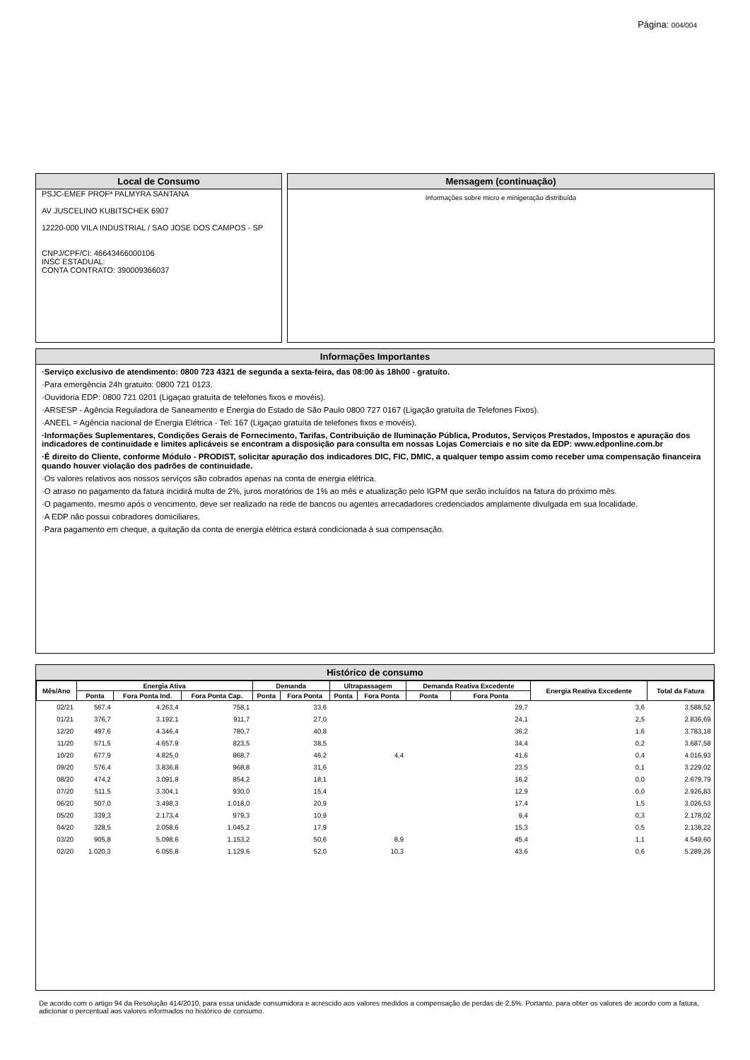Página: 004/004
Local de Consumo
PSJC-EMEF PROFª PALMYRA SANTANA
AV JUSCELINO KUBITSCHEK 6907
12220-000 VILA INDUSTRIAL / SAO JOSE DOS CAMPOS - SP
CNPJ/CPF/CI: 46643466000106
INSC ESTADUAL:
CONTA CONTRATO: 390009366037
Mensagem (continuação)
Informações sobre micro e minigeração distribuída
Informações Importantes
·Serviço exclusivo de atendimento: 0800 723 4321 de segunda a sexta-feira, das 08:00 às 18h00 - gratuíto.
·Para emergência 24h gratuito: 0800 721 0123.
·Ouvidoria EDP: 0800 721 0201 (Ligaçao gratuíta de telefones fixos e movéis).
·ARSESP - Agência Reguladora de Saneamento e Energia do Estado de São Paulo 0800 727 0167 (Ligação gratuíta de Telefones Fixos).
·ANEEL = Agência nacional de Energia Elétrica - Tel: 167 (Ligaçao gratuíta de telefones fixos e movéis).
·Informações Suplementares, Condições Gerais de Fornecimento, Tarifas, Contribuição de Iluminação Pública, Produtos, Serviços Prestados, Impostos e apuração dos indicadores de continuidade e limites aplicáveis se encontram a disposição para consulta em nossas Lojas Comerciais e no site da EDP: www.edponline.com.br
·É direito do Cliente, conforme Módulo - PRODIST, solicitar apuração dos indicadores DIC, FIC, DMIC, a qualquer tempo assim como receber uma compensação financeira quando houver violação dos padrões de continuidade.
·Os valores relativos aos nossos serviços são cobrados apenas na conta de energia elétrica.
·O atraso no pagamento da fatura incidirá multa de 2%, juros moratórios de 1% ao mês e atualização pelo IGPM que serão incluídos na fatura do próximo mês.
·O pagamento, mesmo após o vencimento, deve ser realizado na rede de bancos ou agentes arrecadadores credenciados amplamente divulgada em sua localidade.
·A EDP não possui cobradores domiciliares.
·Para pagamento em cheque, a quitação da conta de energia elétrica estará condicionada à sua compensação.
Histórico de consumo
| Mês/Ano | Energia Ativa | | | Demanda | | Ultrapassagem | | Demanda Reativa Excedente | | Energia Reativa Excedente | Total da Fatura |
| --- | --- | --- | --- | --- | --- | --- | --- | --- | --- | --- | --- |
| | Ponta | Fora Ponta Ind. | Fora Ponta Cap. | Ponta | Fora Ponta | Ponta | Fora Ponta | Ponta | Fora Ponta | | |
| 02/21 | 567,4 | 4.263,4 | 758,1 | | 33,6 | | | | 29,7 | 3,6 | 3.588,52 |
| 01/21 | 376,7 | 3.192,1 | 911,7 | | 27,0 | | | | 24,1 | 2,5 | 2.836,69 |
| 12/20 | 497,6 | 4.346,4 | 780,7 | | 40,8 | | | | 36,2 | 1,6 | 3.783,18 |
| 11/20 | 571,5 | 4.657,9 | 823,5 | | 38,5 | | | | 34,4 | 0,2 | 3.687,58 |
| 10/20 | 677,9 | 4.825,0 | 868,7 | | 46,2 | | 4,4 | | 41,6 | 0,4 | 4.016,93 |
| 09/20 | 576,4 | 3.836,8 | 968,8 | | 31,6 | | | | 23,5 | 0,1 | 3.229,02 |
| 08/20 | 474,2 | 3.091,8 | 854,2 | | 18,1 | | | | 16,2 | 0,0 | 2.679,79 |
| 07/20 | 511,5 | 3.304,1 | 930,0 | | 15,4 | | | | 12,9 | 0,0 | 2.926,83 |
| 06/20 | 507,0 | 3.498,3 | 1.018,0 | | 20,9 | | | | 17,4 | 1,5 | 3.026,53 |
| 05/20 | 339,3 | 2.173,4 | 979,3 | | 10,9 | | | | 9,4 | 0,3 | 2.178,02 |
| 04/20 | 328,5 | 2.058,6 | 1.045,2 | | 17,9 | | | | 15,3 | 0,5 | 2.138,22 |
| 03/20 | 905,8 | 5.098,6 | 1.153,2 | | 50,6 | | 8,9 | | 45,4 | 1,1 | 4.549,60 |
| 02/20 | 1.020,3 | 6.055,8 | 1.129,6 | | 52,0 | | 10,3 | | 43,6 | 0,6 | 5.289,26 |
De acordo com o artigo 94 da Resolução 414/2010, para essa unidade consumidora e acrescido aos valores medidos a compensação de perdas de 2,5%. Portanto, para obter os valores de acordo com a fatura, adicionar o percentual aos valores informados no histórico de consumo.